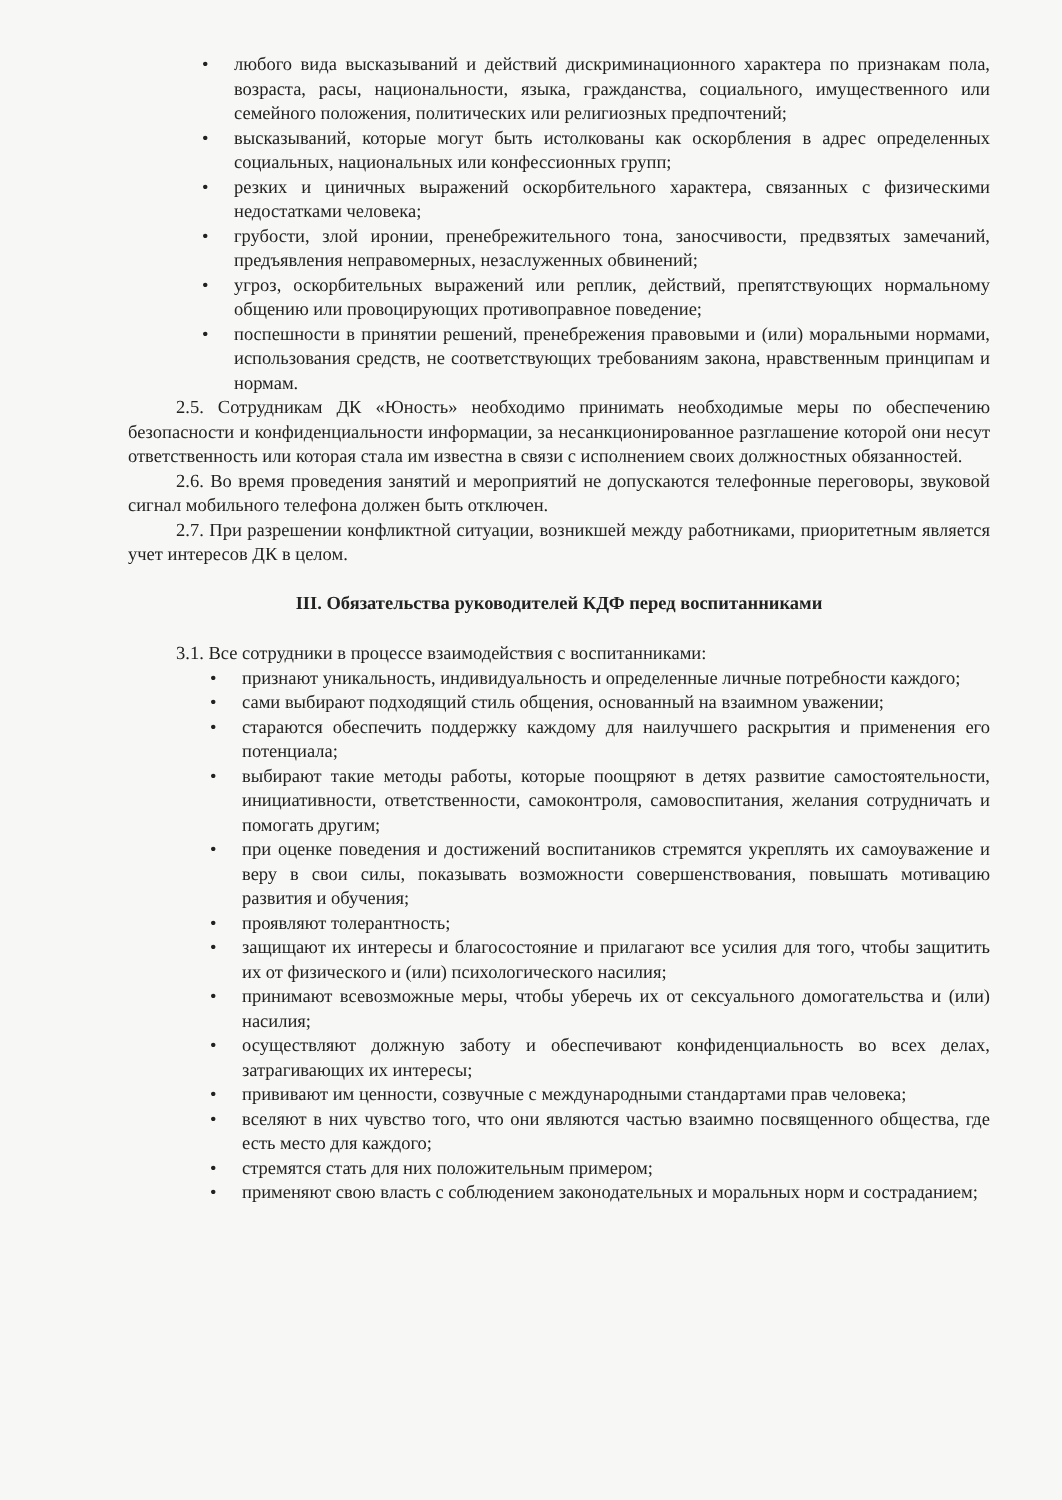• любого вида высказываний и действий дискриминационного характера по признакам пола, возраста, расы, национальности, языка, гражданства, социального, имущественного или семейного положения, политических или религиозных предпочтений;
• высказываний, которые могут быть истолкованы как оскорбления в адрес определенных социальных, национальных или конфессионных групп;
• резких и циничных выражений оскорбительного характера, связанных с физическими недостатками человека;
• грубости, злой иронии, пренебрежительного тона, заносчивости, предвзятых замечаний, предъявления неправомерных, незаслуженных обвинений;
• угроз, оскорбительных выражений или реплик, действий, препятствующих нормальному общению или провоцирующих противоправное поведение;
• поспешности в принятии решений, пренебрежения правовыми и (или) моральными нормами, использования средств, не соответствующих требованиям закона, нравственным принципам и нормам.
2.5. Сотрудникам ДК «Юность» необходимо принимать необходимые меры по обеспечению безопасности и конфиденциальности информации, за несанкционированное разглашение которой они несут ответственность или которая стала им известна в связи с исполнением своих должностных обязанностей.
2.6. Во время проведения занятий и мероприятий не допускаются телефонные переговоры, звуковой сигнал мобильного телефона должен быть отключен.
2.7. При разрешении конфликтной ситуации, возникшей между работниками, приоритетным является учет интересов ДК в целом.
III. Обязательства руководителей КДФ перед воспитанниками
3.1. Все сотрудники в процессе взаимодействия с воспитанниками:
• признают уникальность, индивидуальность и определенные личные потребности каждого;
• сами выбирают подходящий стиль общения, основанный на взаимном уважении;
• стараются обеспечить поддержку каждому для наилучшего раскрытия и применения его потенциала;
• выбирают такие методы работы, которые поощряют в детях развитие самостоятельности, инициативности, ответственности, самоконтроля, самовоспитания, желания сотрудничать и помогать другим;
• при оценке поведения и достижений воспитаников стремятся укреплять их самоуважение и веру в свои силы, показывать возможности совершенствования, повышать мотивацию развития и обучения;
• проявляют толерантность;
• защищают их интересы и благосостояние и прилагают все усилия для того, чтобы защитить их от физического и (или) психологического насилия;
• принимают всевозможные меры, чтобы уберечь их от сексуального домогательства и (или) насилия;
• осуществляют должную заботу и обеспечивают конфиденциальность во всех делах, затрагивающих их интересы;
• прививают им ценности, созвучные с международными стандартами прав человека;
• вселяют в них чувство того, что они являются частью взаимно посвященного общества, где есть место для каждого;
• стремятся стать для них положительным примером;
• применяют свою власть с соблюдением законодательных и моральных норм и состраданием;